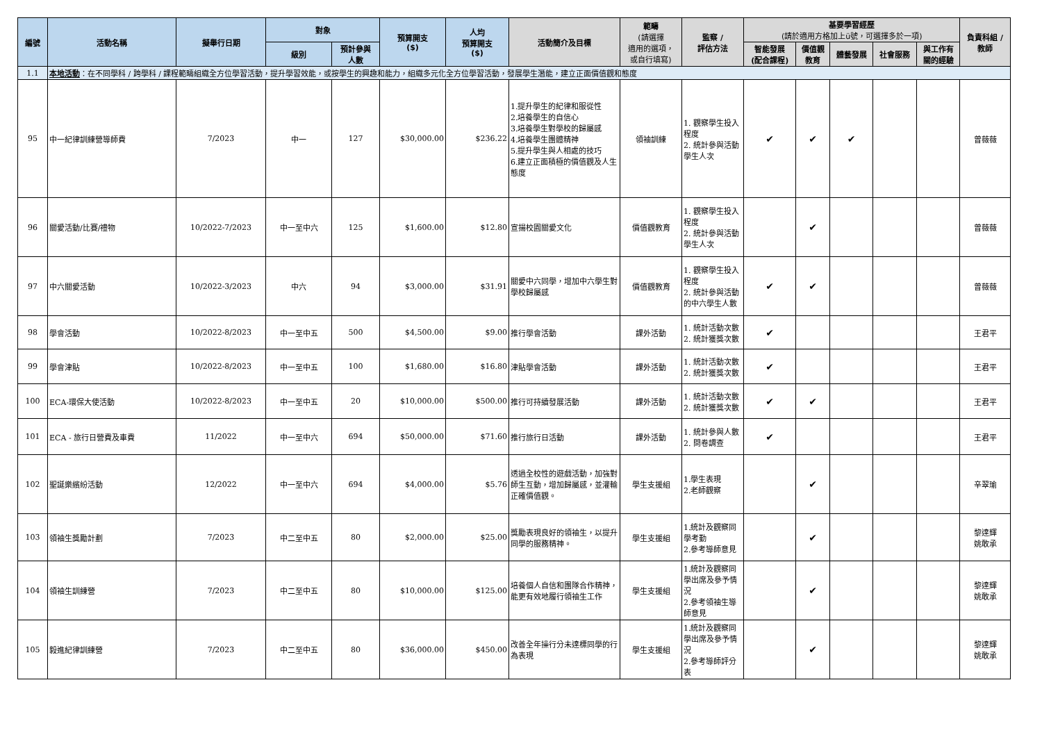| 編號 | 活動名稱 | 擬舉行日期 | 對象 | | 預算開支 ($) | 人均 預算開支 ($) | 活動簡介及目標 | 範疇 (請選擇 適用的選項， 或自行填寫) | 監察 / 評估方法 | 基要學習經歷 (請於適用方格加上ü號，可選擇多於一項) | | | | | 負責科組 / 教師 |
| --- | --- | --- | --- | --- | --- | --- | --- | --- | --- | --- | --- | --- | --- | --- | --- |
| | | | 級別 | 預計參與 人數 | | | | | | 智能發展 (配合課程) | 價值觀 教育 | 體藝發展 | 社會服務 | 與工作有 關的經驗 | |
| 1.1 | 本地活動 ：在不同學科 / 跨學科 / 課程範疇組織全方位學習活動，提升學習效能，或按學生的興趣和能力，組織多元化全方位學習活動，發展學生潛能，建立正面價值觀和態度 | | | | | | | | | | | | | | |
| 95 | 中一紀律訓練營導師費 | 7/2023 | 中一 | 127 | $30,000.00 | $236.22 | 1.提升學生的紀律和服從性 2.培養學生的自信心 3.培養學生對學校的歸屬感 4.培養學生團體精神 5.提升學生與人相處的技巧 6.建立正面積極的價值觀及人生態度 | 領袖訓練 | 1. 觀察學生投入程度 2. 統計參與活動學生人次 | ✔ | ✔ | ✔ | | | 曾薇薇 |
| 96 | 關愛活動/比賽/禮物 | 10/2022-7/2023 | 中一至中六 | 125 | $1,600.00 | $12.80 | 宣揚校園關愛文化 | 價值觀教育 | 1. 觀察學生投入程度 2. 統計參與活動學生人次 | | ✔ | | | | 曾薇薇 |
| 97 | 中六關愛活動 | 10/2022-3/2023 | 中六 | 94 | $3,000.00 | $31.91 | 關愛中六同學，增加中六學生對學校歸屬感 | 價值觀教育 | 1. 觀察學生投入程度 2. 統計參與活動的中六學生人數 | ✔ | ✔ | | | | 曾薇薇 |
| 98 | 學會活動 | 10/2022-8/2023 | 中一至中五 | 500 | $4,500.00 | $9.00 | 推行學會活動 | 課外活動 | 1. 統計活動次數 2. 統計獲獎次數 | ✔ | | | | | 王君平 |
| 99 | 學會津貼 | 10/2022-8/2023 | 中一至中五 | 100 | $1,680.00 | $16.80 | 津貼學會活動 | 課外活動 | 1. 統計活動次數 2. 統計獲獎次數 | ✔ | | | | | 王君平 |
| 100 | ECA-環保大使活動 | 10/2022-8/2023 | 中一至中五 | 20 | $10,000.00 | $500.00 | 推行可持續發展活動 | 課外活動 | 1. 統計活動次數 2. 統計獲獎次數 | ✔ | ✔ | | | | 王君平 |
| 101 | ECA - 旅行日營費及車費 | 11/2022 | 中一至中六 | 694 | $50,000.00 | $71.60 | 推行旅行日活動 | 課外活動 | 1. 統計參與人數 2. 問卷調查 | ✔ | | | | | 王君平 |
| 102 | 聖誕樂繽紛活動 | 12/2022 | 中一至中六 | 694 | $4,000.00 | $5.76 | 透過全校性的遊戲活動，加強對師生互動，增加歸屬感，並灌輸正確價值觀。 | 學生支援組 | 1.學生表現 2.老師觀察 | | ✔ | | | | 辛翠瑜 |
| 103 | 領袖生獎勵計劃 | 7/2023 | 中二至中五 | 80 | $2,000.00 | $25.00 | 獎勵表現良好的領袖生，以提升同學的服務精神。 | 學生支援組 | 1.統計及觀察同學考勤 2.參考導師意見 | | ✔ | | | | 黎達輝 姚敢承 |
| 104 | 領袖生訓練營 | 7/2023 | 中二至中五 | 80 | $10,000.00 | $125.00 | 培養個人自信和團隊合作精神，能更有效地履行領袖生工作 | 學生支援組 | 1.統計及觀察同學出席及參予情況 2.參考領袖生導師意見 | | ✔ | | | | 黎達輝 姚敢承 |
| 105 | 毅進紀律訓練營 | 7/2023 | 中二至中五 | 80 | $36,000.00 | $450.00 | 改善全年操行分未達標同學的行為表現 | 學生支援組 | 1.統計及觀察同學出席及參予情況 2.參考導師評分表 | | ✔ | | | | 黎達輝 姚敢承 |